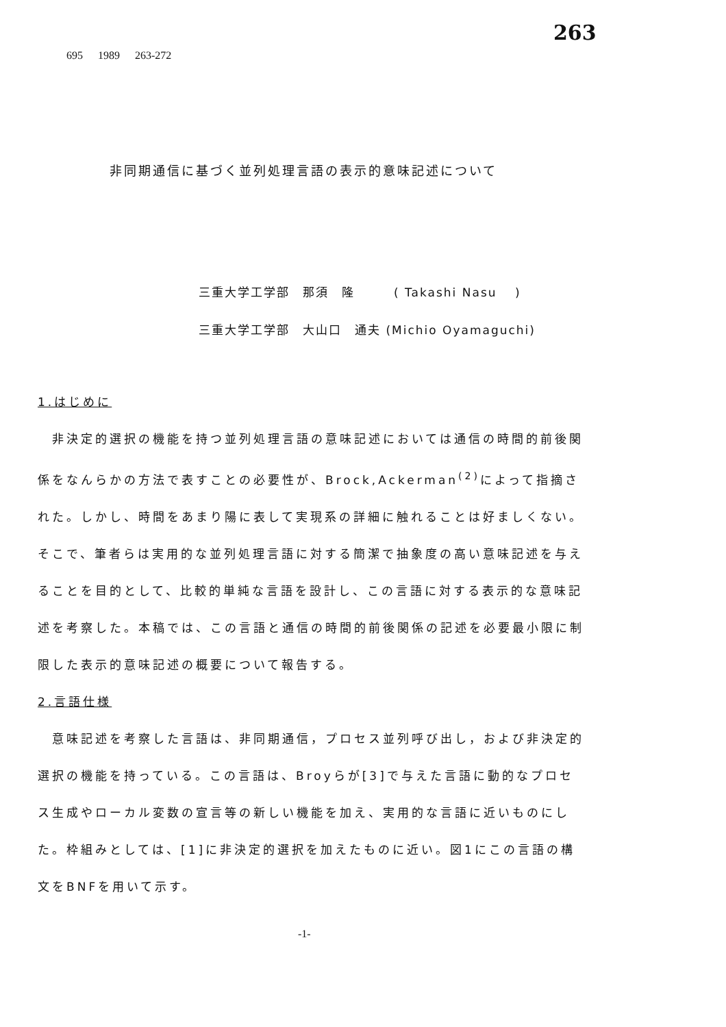695 1989 263-272
263
非同期通信に基づく並列処理言語の表示的意味記述について
三重大学工学部　那須　隆　　　( Takashi Nasu　 )
三重大学工学部　大山口　通夫 (Michio Oyamaguchi)
1.はじめに
　非決定的選択の機能を持つ並列処理言語の意味記述においては通信の時間的前後関係をなんらかの方法で表すことの必要性が、Brock,Ackerman<sup>(2)</sup>によって指摘された。しかし、時間をあまり陽に表して実現系の詳細に触れることは好ましくない。そこで、筆者らは実用的な並列処理言語に対する簡潔で抽象度の高い意味記述を与えることを目的として、比較的単純な言語を設計し、この言語に対する表示的な意味記述を考察した。本稿では、この言語と通信の時間的前後関係の記述を必要最小限に制限した表示的意味記述の概要について報告する。
2.言語仕様
　意味記述を考察した言語は、非同期通信，プロセス並列呼び出し，および非決定的選択の機能を持っている。この言語は、Broyらが[3]で与えた言語に動的なプロセス生成やローカル変数の宣言等の新しい機能を加え、実用的な言語に近いものにした。枠組みとしては、[1]に非決定的選択を加えたものに近い。図1にこの言語の構文をBNFを用いて示す。
-1-